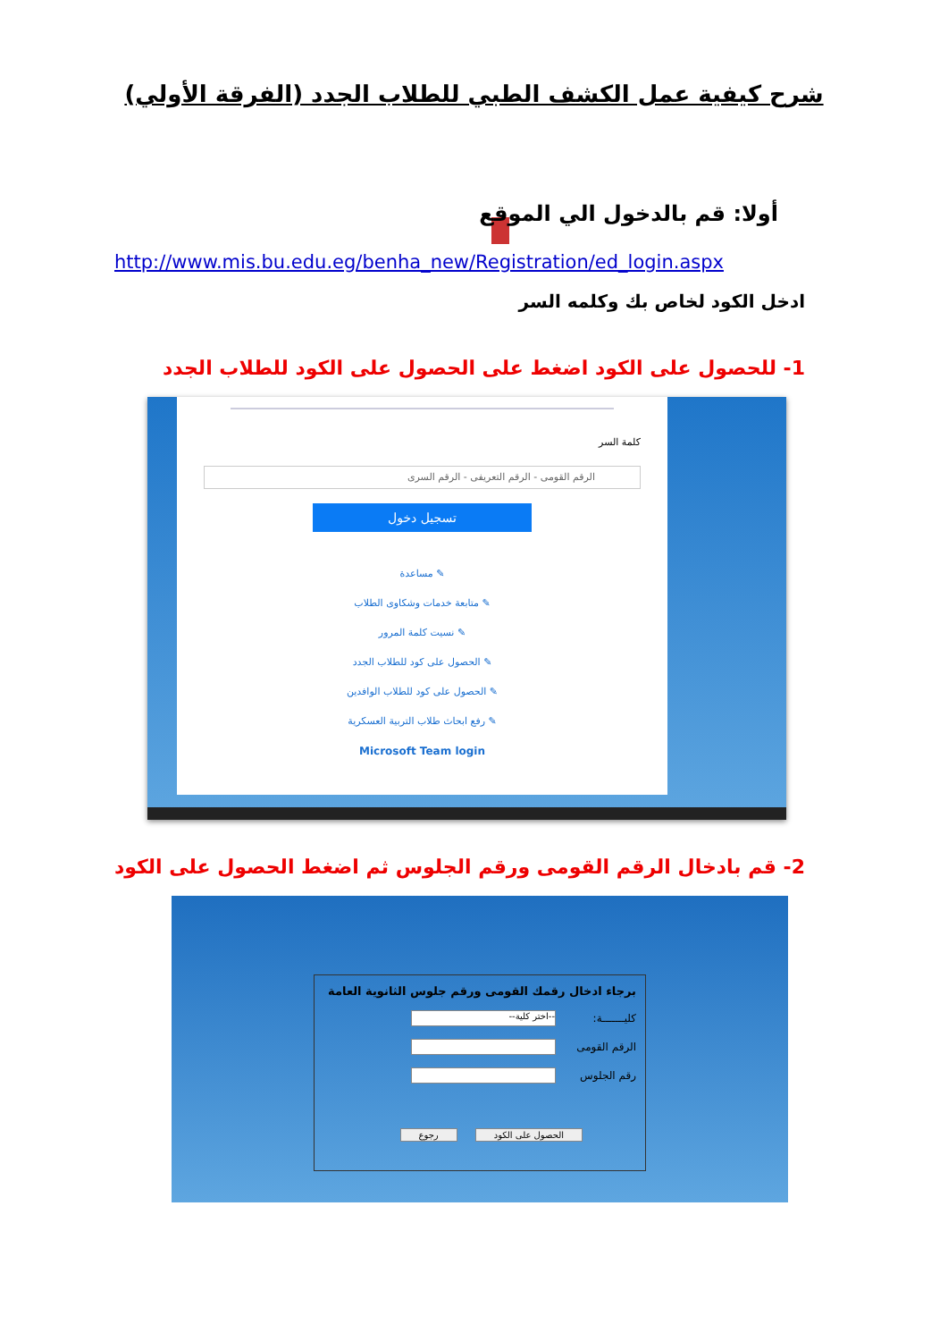شرح كيفية عمل الكشف الطبي للطلاب الجدد (الفرقة الأولي)
أولا: قم بالدخول الي الموقع
http://www.mis.bu.edu.eg/benha_new/Registration/ed_login.aspx
ادخل الكود لخاص بك وكلمه السر
1- للحصول على الكود اضغط على الحصول على الكود للطلاب الجدد
كلمة السر
الرقم القومى - الرقم التعريفى - الرقم السرى
تسجيل دخول
✎ مساعدة
✎ متابعة خدمات وشكاوى الطلاب
✎ نسيت كلمة المرور
✎ الحصول على كود للطلاب الجدد
✎ الحصول على كود للطلاب الوافدين
✎ رفع ابحاث طلاب التربية العسكرية
Microsoft Team login
2- قم بادخال الرقم القومى ورقم الجلوس ثم اضغط الحصول على الكود
برجاء ادخال رقمك القومى ورقم جلوس الثانوية العامة
كليـــــــة: --اختر كلية--
الرقم القومى
رقم الجلوس
الحصول على الكود رجوع